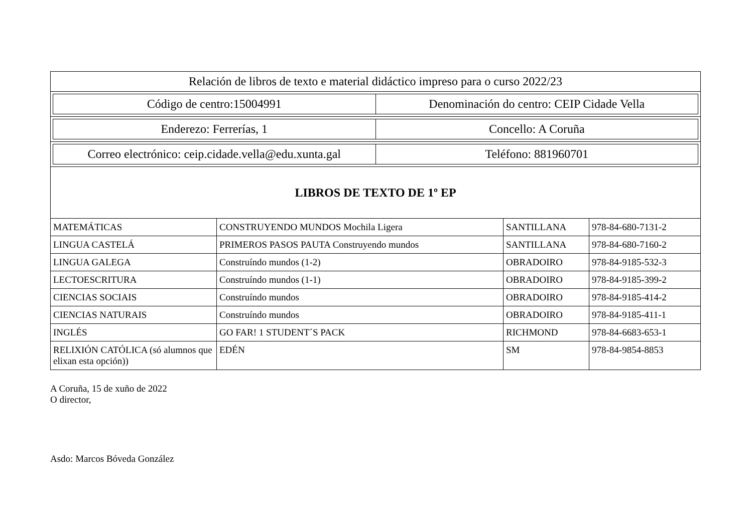| Relación de libros de texto e material didáctico impreso para o curso 2022/23 | | | |
| / Código de centro:15004991 / Denominación do centro: CEIP Cidade Vella / | | | |
| / Enderezo: Ferrerías, 1 / Concello: A Coruña / | | | |
| / Correo electrónico: ceip.cidade.vella@edu.xunta.gal / Teléfono: 881960701 / | | | |
| LIBROS DE TEXTO DE 1º EP | | | |
| MATEMÁTICAS | CONSTRUYENDO MUNDOS Mochila Ligera | SANTILLANA | 978-84-680-7131-2 |
| LINGUA CASTELÁ | PRIMEROS PASOS PAUTA Construyendo mundos | SANTILLANA | 978-84-680-7160-2 |
| LINGUA GALEGA | Construíndo mundos (1-2) | OBRADOIRO | 978-84-9185-532-3 |
| LECTOESCRITURA | Construíndo mundos (1-1) | OBRADOIRO | 978-84-9185-399-2 |
| CIENCIAS SOCIAIS | Construíndo mundos | OBRADOIRO | 978-84-9185-414-2 |
| CIENCIAS NATURAIS | Construíndo mundos | OBRADOIRO | 978-84-9185-411-1 |
| INGLÉS | GO FAR! 1 STUDENT´S PACK | RICHMOND | 978-84-6683-653-1 |
| RELIXIÓN CATÓLICA (só alumnos que elixan esta opción)) | EDÉN | SM | 978-84-9854-8853 |
A Coruña, 15 de xuño de 2022
O director,
Asdo: Marcos Bóveda González